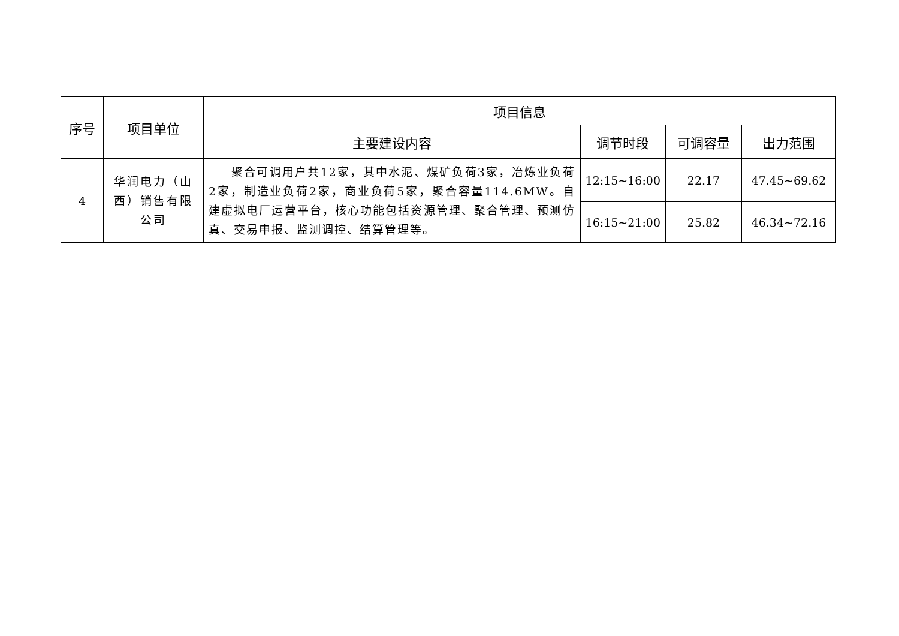| 序号 | 项目单位 | 项目信息 | | | |
| --- | --- | --- | --- | --- | --- |
| | | 主要建设内容 | 调节时段 | 可调容量 | 出力范围 |
| 4 | 华润电力（山西）销售有限公司 | 聚合可调用户共12家，其中水泥、煤矿负荷3家，冶炼业负荷2家，制造业负荷2家，商业负荷5家，聚合容量114.6MW。自建虚拟电厂运营平台，核心功能包括资源管理、聚合管理、预测仿真、交易申报、监测调控、结算管理等。 | 12:15~16:00 | 22.17 | 47.45~69.62 |
| | | | 16:15~21:00 | 25.82 | 46.34~72.16 |